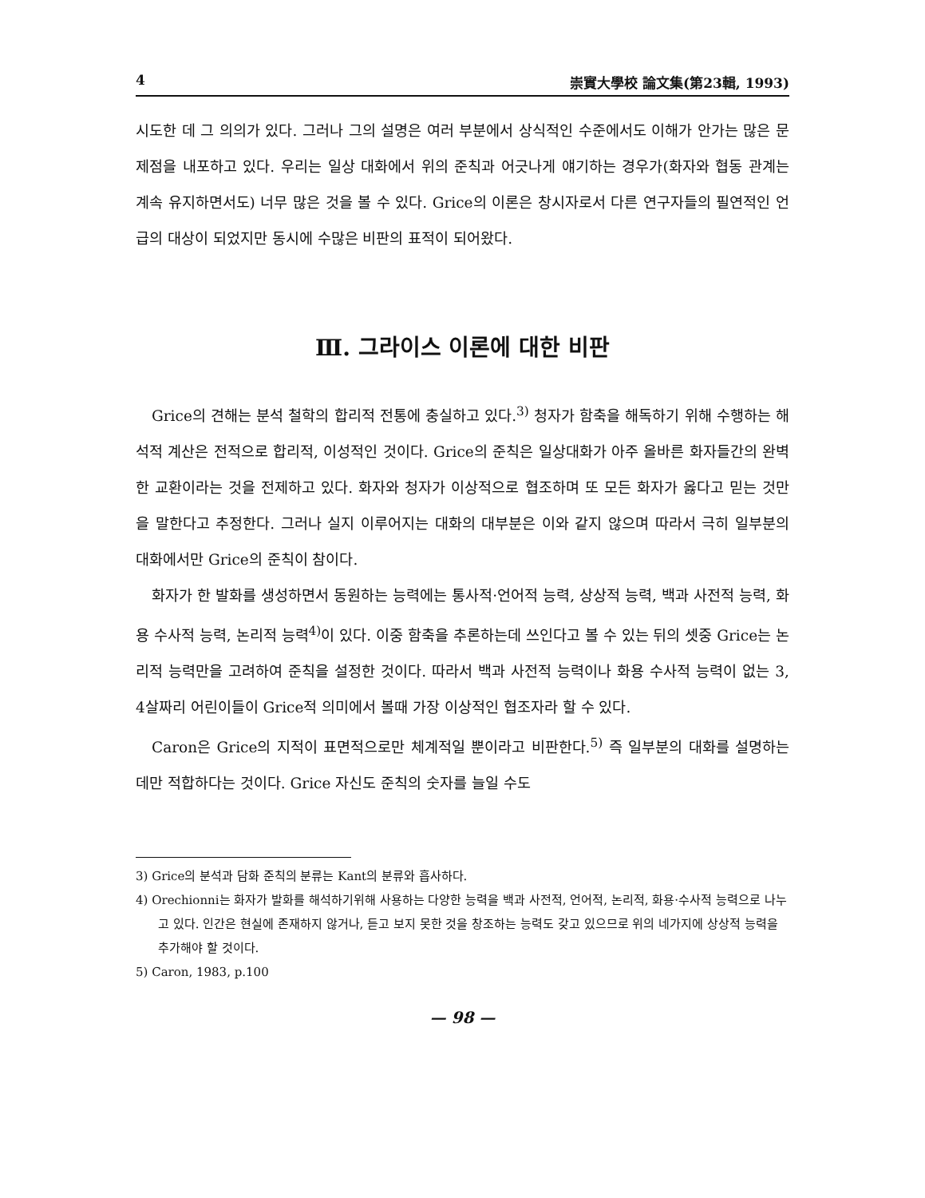4 崇實大學校 論文集(第23輯, 1993)
시도한 데 그 의의가 있다. 그러나 그의 설명은 여러 부분에서 상식적인 수준에서도 이해가 안가는 많은 문제점을 내포하고 있다. 우리는 일상 대화에서 위의 준칙과 어긋나게 얘기하는 경우가(화자와 협동 관계는 계속 유지하면서도) 너무 많은 것을 볼 수 있다. Grice의 이론은 창시자로서 다른 연구자들의 필연적인 언급의 대상이 되었지만 동시에 수많은 비판의 표적이 되어왔다.
Ⅲ. 그라이스 이론에 대한 비판
Grice의 견해는 분석 철학의 합리적 전통에 충실하고 있다.<sup>3)</sup> 청자가 함축을 해독하기 위해 수행하는 해석적 계산은 전적으로 합리적, 이성적인 것이다. Grice의 준칙은 일상대화가 아주 올바른 화자들간의 완벽한 교환이라는 것을 전제하고 있다. 화자와 청자가 이상적으로 협조하며 또 모든 화자가 옳다고 믿는 것만을 말한다고 추정한다. 그러나 실지 이루어지는 대화의 대부분은 이와 같지 않으며 따라서 극히 일부분의 대화에서만 Grice의 준칙이 참이다.
화자가 한 발화를 생성하면서 동원하는 능력에는 통사적·언어적 능력, 상상적 능력, 백과 사전적 능력, 화용 수사적 능력, 논리적 능력<sup>4)</sup>이 있다. 이중 함축을 추론하는데 쓰인다고 볼 수 있는 뒤의 셋중 Grice는 논리적 능력만을 고려하여 준칙을 설정한 것이다. 따라서 백과 사전적 능력이나 화용 수사적 능력이 없는 3, 4살짜리 어린이들이 Grice적 의미에서 볼때 가장 이상적인 협조자라 할 수 있다.
Caron은 Grice의 지적이 표면적으로만 체계적일 뿐이라고 비판한다.<sup>5)</sup> 즉 일부분의 대화를 설명하는 데만 적합하다는 것이다. Grice 자신도 준칙의 숫자를 늘일 수도
3) Grice의 분석과 담화 준칙의 분류는 Kant의 분류와 흡사하다.
4) Orechionni는 화자가 발화를 해석하기위해 사용하는 다양한 능력을 백과 사전적, 언어적, 논리적, 화용·수사적 능력으로 나누고 있다. 인간은 현실에 존재하지 않거나, 듣고 보지 못한 것을 창조하는 능력도 갖고 있으므로 위의 네가지에 상상적 능력을 추가해야 할 것이다.
5) Caron, 1983, p.100
— 98 —